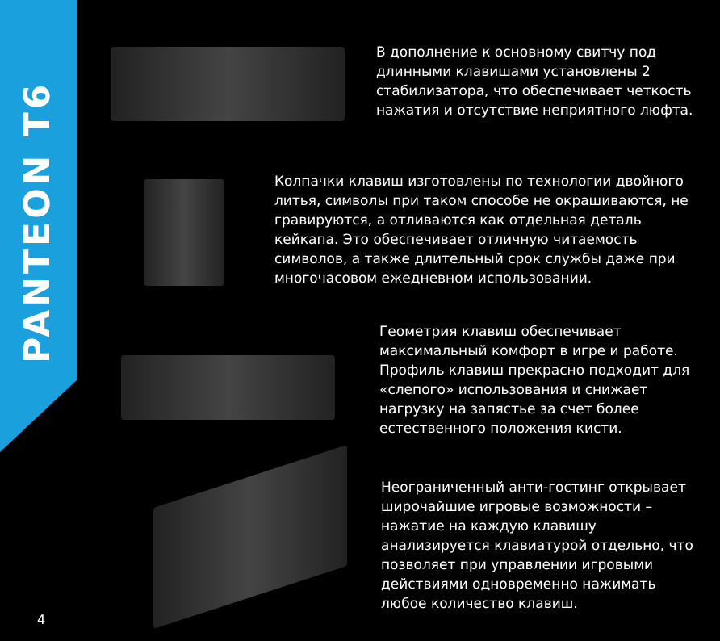PANTEON T6
В дополнение к основному свитчу под длинными клавишами установлены 2 стабилизатора, что обеспечивает четкость нажатия и отсутствие неприятного люфта.
Колпачки клавиш изготовлены по технологии двойного литья, символы при таком способе не окрашиваются, не гравируются, а отливаются как отдельная деталь кейкапа. Это обеспечивает отличную читаемость символов, а также длительный срок службы даже при многочасовом ежедневном использовании.
Геометрия клавиш обеспечивает максимальный комфорт в игре и работе. Профиль клавиш прекрасно подходит для «слепого» использования и снижает нагрузку на запястье за счет более естественного положения кисти.
Неограниченный анти-гостинг открывает широчайшие игровые возможности – нажатие на каждую клавишу анализируется клавиатурой отдельно, что позволяет при управлении игровыми действиями одновременно нажимать любое количество клавиш.
4